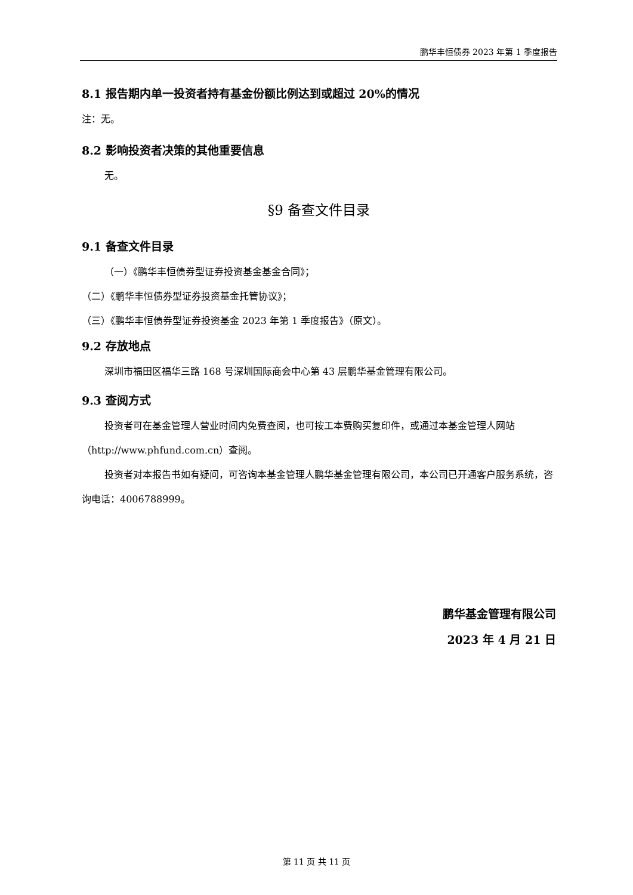鹏华丰恒债券 2023 年第 1 季度报告
8.1 报告期内单一投资者持有基金份额比例达到或超过 20%的情况
注：无。
8.2 影响投资者决策的其他重要信息
无。
§9 备查文件目录
9.1 备查文件目录
（一）《鹏华丰恒债券型证券投资基金基金合同》；
（二）《鹏华丰恒债券型证券投资基金托管协议》；
（三）《鹏华丰恒债券型证券投资基金 2023 年第 1 季度报告》（原文）。
9.2 存放地点
深圳市福田区福华三路 168 号深圳国际商会中心第 43 层鹏华基金管理有限公司。
9.3 查阅方式
投资者可在基金管理人营业时间内免费查阅，也可按工本费购买复印件，或通过本基金管理人网站（http://www.phfund.com.cn）查阅。
投资者对本报告书如有疑问，可咨询本基金管理人鹏华基金管理有限公司，本公司已开通客户服务系统，咨询电话：4006788999。
鹏华基金管理有限公司
2023 年 4 月 21 日
第 11 页 共 11 页